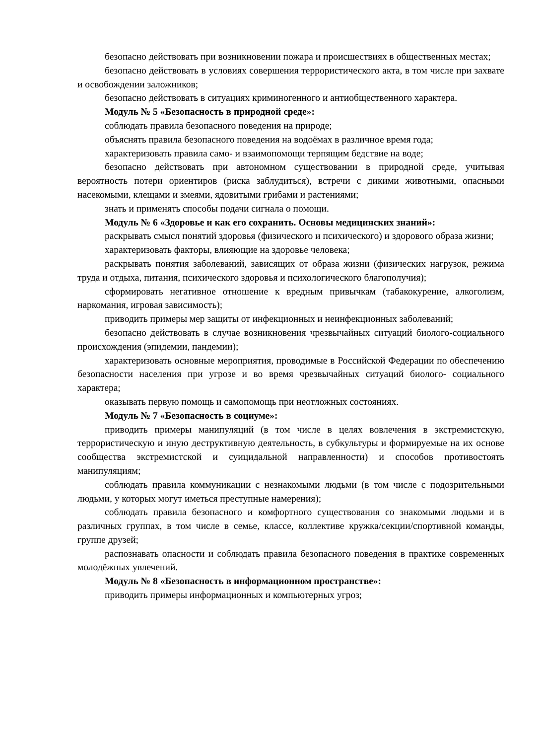безопасно действовать при возникновении пожара и происшествиях в общественных местах;
безопасно действовать в условиях совершения террористического акта, в том числе при захвате и освобождении заложников;
безопасно действовать в ситуациях криминогенного и антиобщественного характера.
Модуль № 5 «Безопасность в природной среде»:
соблюдать правила безопасного поведения на природе;
объяснять правила безопасного поведения на водоёмах в различное время года;
характеризовать правила само- и взаимопомощи терпящим бедствие на воде;
безопасно действовать при автономном существовании в природной среде, учитывая вероятность потери ориентиров (риска заблудиться), встречи с дикими животными, опасными насекомыми, клещами и змеями, ядовитыми грибами и растениями;
знать и применять способы подачи сигнала о помощи.
Модуль № 6 «Здоровье и как его сохранить. Основы медицинских знаний»:
раскрывать смысл понятий здоровья (физического и психического) и здорового образа жизни;
характеризовать факторы, влияющие на здоровье человека;
раскрывать понятия заболеваний, зависящих от образа жизни (физических нагрузок, режима труда и отдыха, питания, психического здоровья и психологического благополучия);
сформировать негативное отношение к вредным привычкам (табакокурение, алкоголизм, наркомания, игровая зависимость);
приводить примеры мер защиты от инфекционных и неинфекционных заболеваний;
безопасно действовать в случае возникновения чрезвычайных ситуаций биолого-социального происхождения (эпидемии, пандемии);
характеризовать основные мероприятия, проводимые в Российской Федерации по обеспечению безопасности населения при угрозе и во время чрезвычайных ситуаций биолого- социального характера;
оказывать первую помощь и самопомощь при неотложных состояниях.
Модуль № 7 «Безопасность в социуме»:
приводить примеры манипуляций (в том числе в целях вовлечения в экстремистскую, террористическую и иную деструктивную деятельность, в субкультуры и формируемые на их основе сообщества экстремистской и суицидальной направленности) и способов противостоять манипуляциям;
соблюдать правила коммуникации с незнакомыми людьми (в том числе с подозрительными людьми, у которых могут иметься преступные намерения);
соблюдать правила безопасного и комфортного существования со знакомыми людьми и в различных группах, в том числе в семье, классе, коллективе кружка/секции/спортивной команды, группе друзей;
распознавать опасности и соблюдать правила безопасного поведения в практике современных молодёжных увлечений.
Модуль № 8 «Безопасность в информационном пространстве»:
приводить примеры информационных и компьютерных угроз;